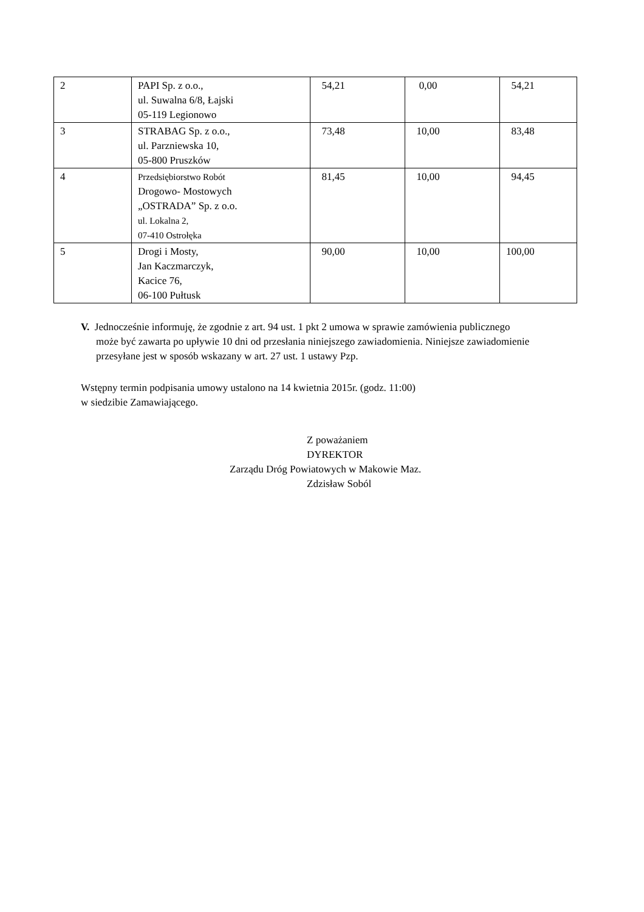| 2 | PAPI Sp. z o.o., ul. Suwalna 6/8, Łajski 05-119 Legionowo | 54,21 | 0,00 | 54,21 |
| 3 | STRABAG Sp. z o.o., ul. Parzniewska 10, 05-800 Pruszków | 73,48 | 10,00 | 83,48 |
| 4 | Przedsiębiorstwo Robót Drogowo- Mostowych „OSTRADA” Sp. z o.o. ul. Lokalna 2, 07-410 Ostrołęka | 81,45 | 10,00 | 94,45 |
| 5 | Drogi i Mosty, Jan Kaczmarczyk, Kacice 76, 06-100 Pułtusk | 90,00 | 10,00 | 100,00 |
V. Jednocześnie informuję, że zgodnie z art. 94 ust. 1 pkt 2 umowa w sprawie zamówienia publicznego może być zawarta po upływie 10 dni od przesłania niniejszego zawiadomienia. Niniejsze zawiadomienie przesyłane jest w sposób wskazany w art. 27 ust. 1 ustawy Pzp.
Wstępny termin podpisania umowy ustalono na 14 kwietnia 2015r. (godz. 11:00)
w siedzibie Zamawiającego.
Z poważaniem
DYREKTOR
Zarządu Dróg Powiatowych w Makowie Maz.
Zdzisław Soból